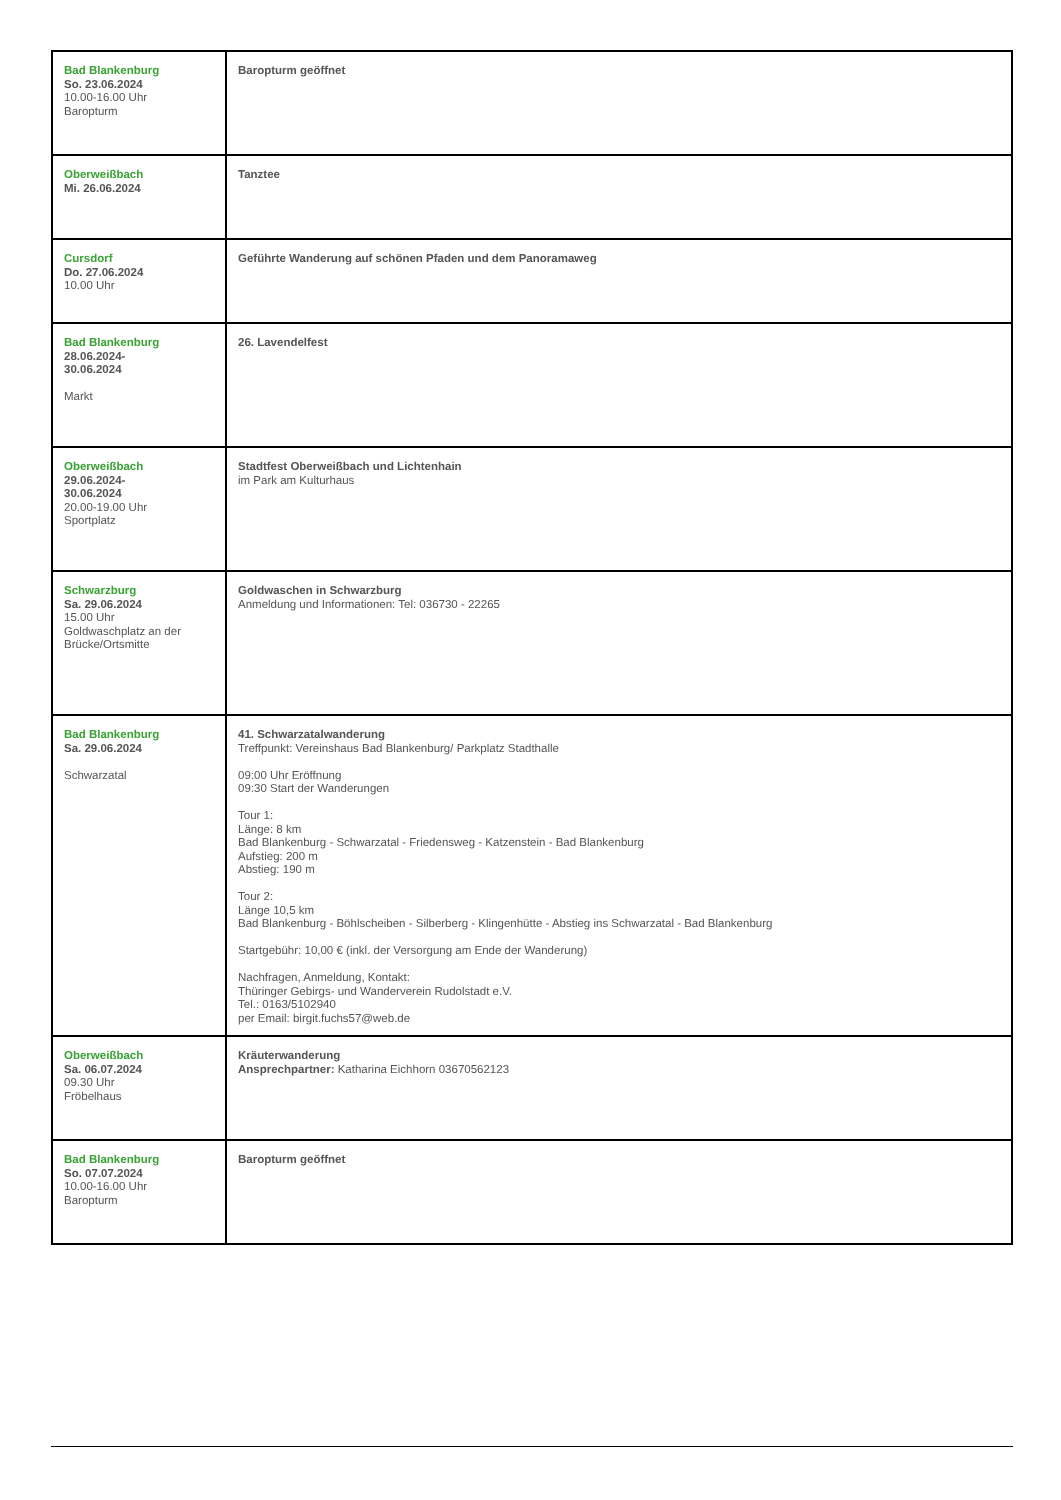| Bad Blankenburg So. 23.06.2024 10.00-16.00 Uhr Baropturm | Baropturm geöffnet |
| Oberweißbach Mi. 26.06.2024 | Tanztee |
| Cursdorf Do. 27.06.2024 10.00 Uhr | Geführte Wanderung auf schönen Pfaden und dem Panoramaweg |
| Bad Blankenburg 28.06.2024- 30.06.2024 Markt | 26. Lavendelfest |
| Oberweißbach 29.06.2024- 30.06.2024 20.00-19.00 Uhr Sportplatz | Stadtfest Oberweißbach und Lichtenhain im Park am Kulturhaus |
| Schwarzburg Sa. 29.06.2024 15.00 Uhr Goldwaschplatz an der Brücke/Ortsmitte | Goldwaschen in Schwarzburg Anmeldung und Informationen: Tel: 036730 - 22265 |
| Bad Blankenburg Sa. 29.06.2024 Schwarzatal | 41. Schwarzatalwanderung Treffpunkt: Vereinshaus Bad Blankenburg/ Parkplatz Stadthalle 09:00 Uhr Eröffnung 09:30 Start der Wanderungen Tour 1: Länge: 8 km Bad Blankenburg - Schwarzatal - Friedensweg - Katzenstein - Bad Blankenburg Aufstieg: 200 m Abstieg: 190 m Tour 2: Länge 10,5 km Bad Blankenburg - Böhlscheiben - Silberberg - Klingenhütte - Abstieg ins Schwarzatal - Bad Blankenburg Startgebühr: 10,00 € (inkl. der Versorgung am Ende der Wanderung) Nachfragen, Anmeldung, Kontakt: Thüringer Gebirgs- und Wanderverein Rudolstadt e.V. Tel.: 0163/5102940 per Email: birgit.fuchs57@web.de |
| Oberweißbach Sa. 06.07.2024 09.30 Uhr Fröbelhaus | Kräuterwanderung Ansprechpartner: Katharina Eichhorn 03670562123 |
| Bad Blankenburg So. 07.07.2024 10.00-16.00 Uhr Baropturm | Baropturm geöffnet |